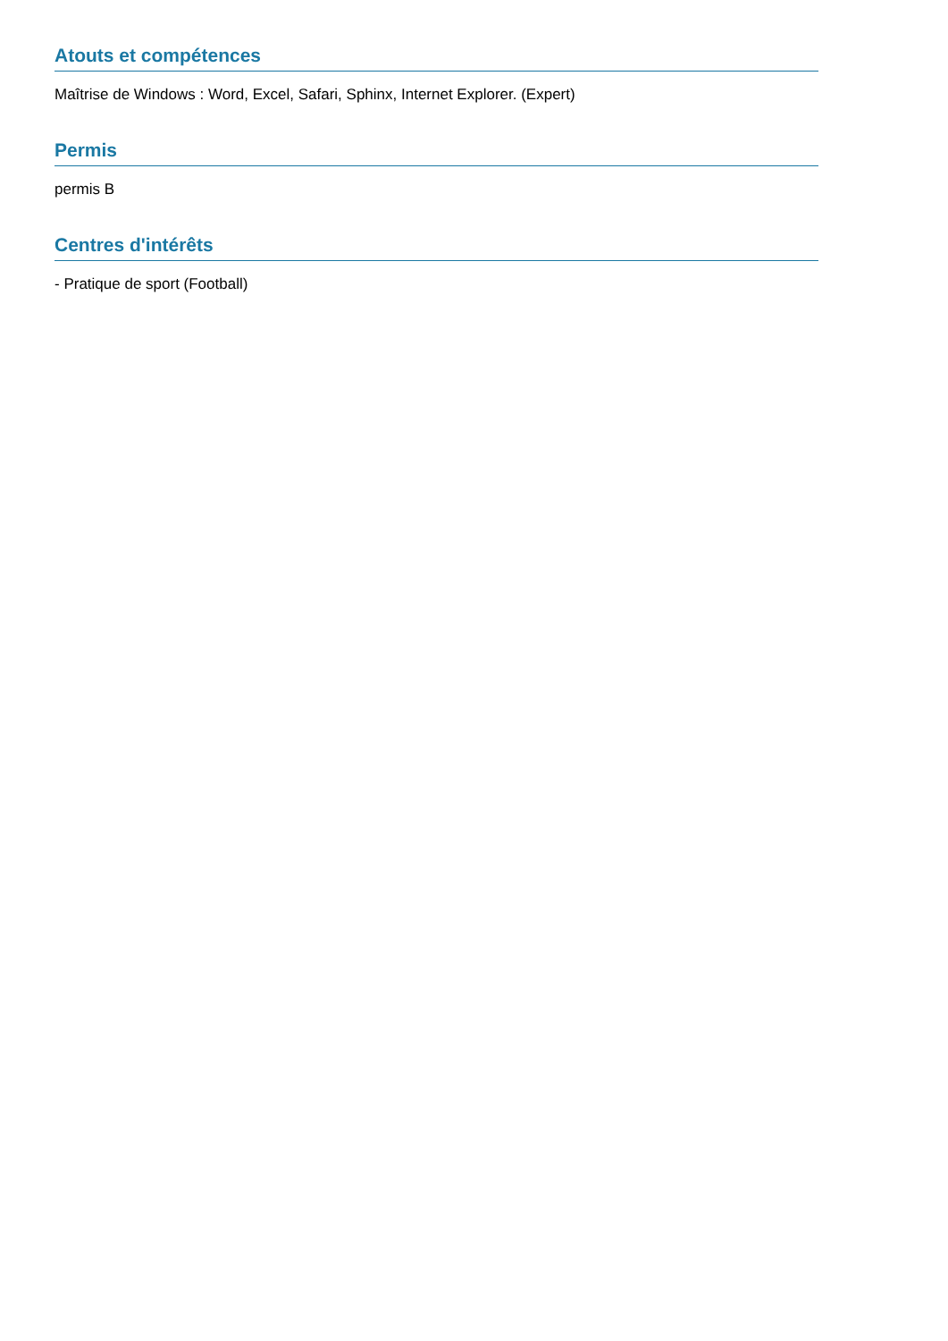Atouts et compétences
Maîtrise de Windows : Word, Excel, Safari, Sphinx, Internet Explorer. (Expert)
Permis
permis B
Centres d'intérêts
- Pratique de sport (Football)